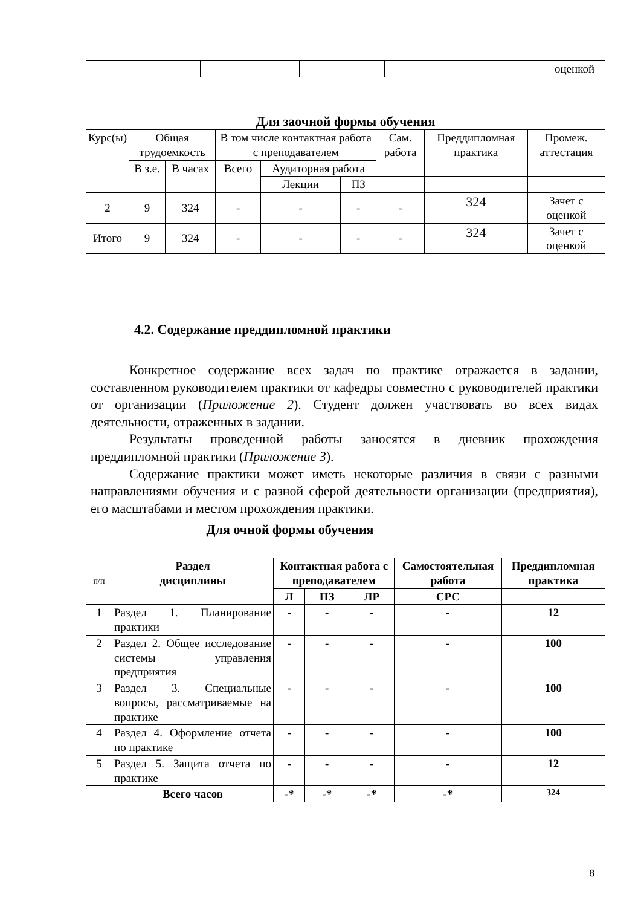| | | | | | | | | оценкой |
Для заочной формы обучения
| Курс(ы) | Общая трудоемкость | | В том числе контактная работа с преподавателем | | | Сам. работа | Преддипломная практика | Промеж. аттестация |
| | В з.е. | В часах | Всего | Аудиторная работа | | | | |
| | | | | Лекции | ПЗ | | | |
| 2 | 9 | 324 | - | - | - | - | 324 | Зачет с оценкой |
| Итого | 9 | 324 | - | - | - | - | 324 | Зачет с оценкой |
4.2. Содержание преддипломной практики
Конкретное содержание всех задач по практике отражается в задании, составленном руководителем практики от кафедры совместно с руководителей практики от организации (Приложение 2). Студент должен участвовать во всех видах деятельности, отраженных в задании.
Результаты проведенной работы заносятся в дневник прохождения преддипломной практики (Приложение 3).
Содержание практики может иметь некоторые различия в связи с разными направлениями обучения и с разной сферой деятельности организации (предприятия), его масштабами и местом прохождения практики.
Для очной формы обучения
| п/п | Раздел дисциплины | Контактная работа с преподавателем | | | Самостоятельная работа | Преддипломная практика |
| | | Л | ПЗ | ЛР | СРС | |
| 1 | Раздел 1. Планирование практики | - | - | - | - | 12 |
| 2 | Раздел 2. Общее исследование системы управления предприятия | - | - | - | - | 100 |
| 3 | Раздел 3. Специальные вопросы, рассматриваемые на практике | - | - | - | - | 100 |
| 4 | Раздел 4. Оформление отчета по практике | - | - | - | - | 100 |
| 5 | Раздел 5. Защита отчета по практике | - | - | - | - | 12 |
| | Всего часов | -* | -* | -* | -* | 324 |
8